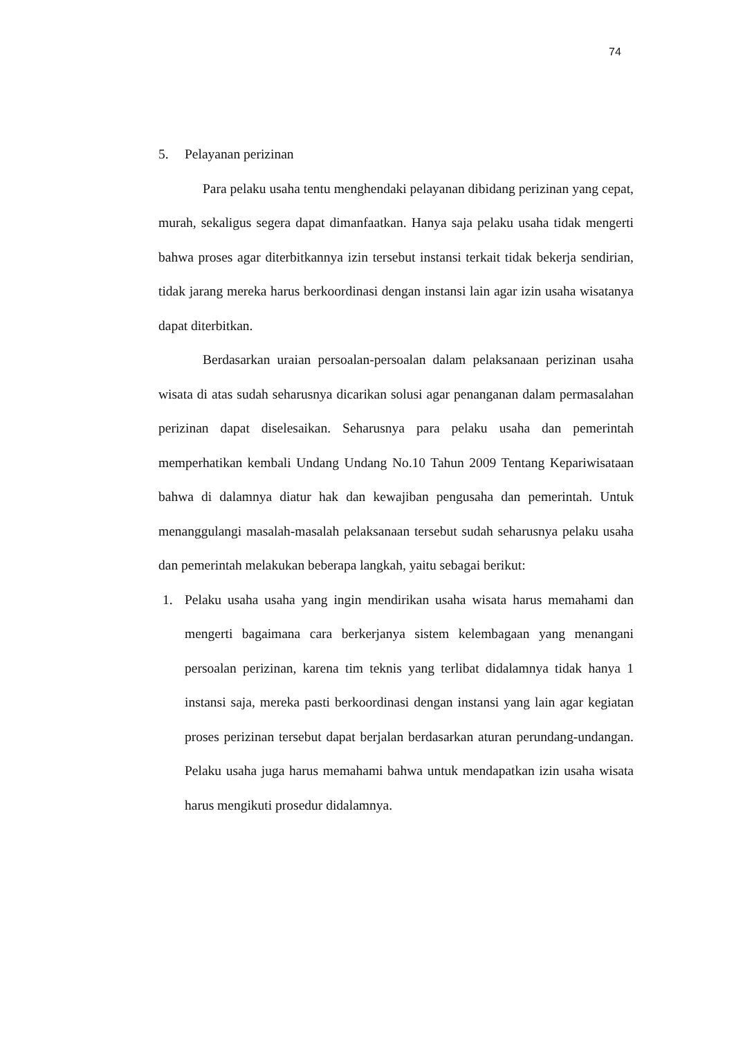74
5. Pelayanan perizinan
Para pelaku usaha tentu menghendaki pelayanan dibidang perizinan yang cepat, murah, sekaligus segera dapat dimanfaatkan. Hanya saja pelaku usaha tidak mengerti bahwa proses agar diterbitkannya izin tersebut instansi terkait tidak bekerja sendirian, tidak jarang mereka harus berkoordinasi dengan instansi lain agar izin usaha wisatanya dapat diterbitkan.
Berdasarkan uraian persoalan-persoalan dalam pelaksanaan perizinan usaha wisata di atas sudah seharusnya dicarikan solusi agar penanganan dalam permasalahan perizinan dapat diselesaikan. Seharusnya para pelaku usaha dan pemerintah memperhatikan kembali Undang Undang No.10 Tahun 2009 Tentang Kepariwisataan bahwa di dalamnya diatur hak dan kewajiban pengusaha dan pemerintah. Untuk menanggulangi masalah-masalah pelaksanaan tersebut sudah seharusnya pelaku usaha dan pemerintah melakukan beberapa langkah, yaitu sebagai berikut:
1. Pelaku usaha usaha yang ingin mendirikan usaha wisata harus memahami dan mengerti bagaimana cara berkerjanya sistem kelembagaan yang menangani persoalan perizinan, karena tim teknis yang terlibat didalamnya tidak hanya 1 instansi saja, mereka pasti berkoordinasi dengan instansi yang lain agar kegiatan proses perizinan tersebut dapat berjalan berdasarkan aturan perundang-undangan. Pelaku usaha juga harus memahami bahwa untuk mendapatkan izin usaha wisata harus mengikuti prosedur didalamnya.